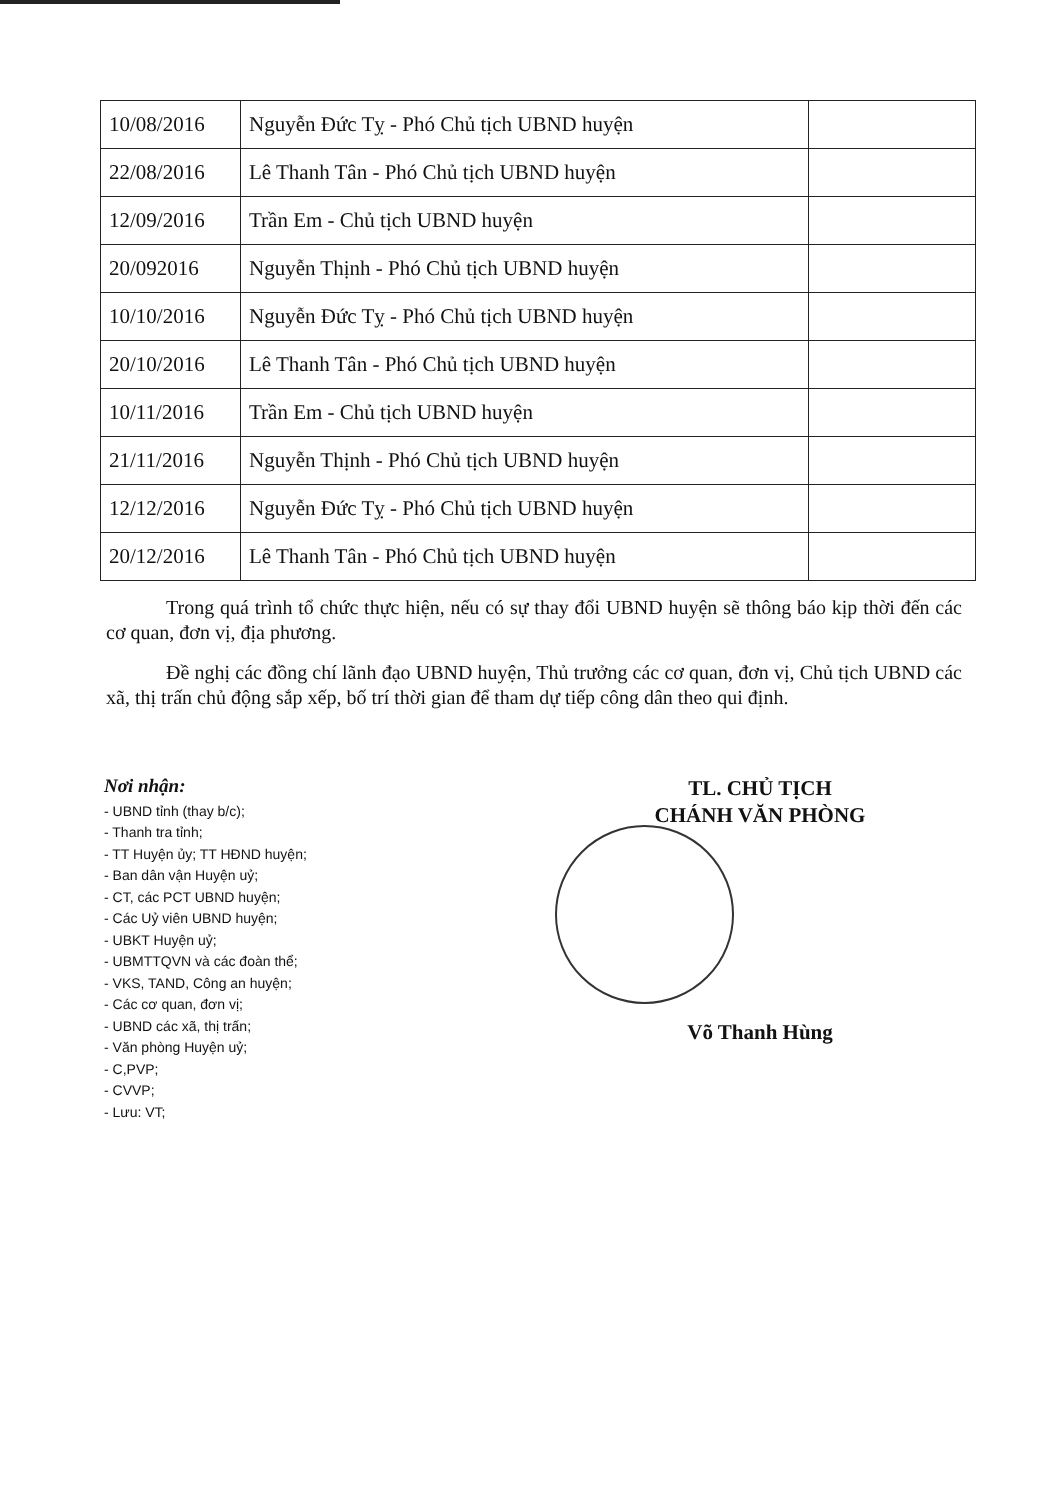| 10/08/2016 | Nguyễn Đức Tỵ - Phó Chủ tịch UBND huyện | |
| 22/08/2016 | Lê Thanh Tân - Phó Chủ tịch UBND huyện | |
| 12/09/2016 | Trần Em - Chủ tịch UBND huyện | |
| 20/092016 | Nguyễn Thịnh - Phó Chủ tịch UBND huyện | |
| 10/10/2016 | Nguyễn Đức Tỵ - Phó Chủ tịch UBND huyện | |
| 20/10/2016 | Lê Thanh Tân - Phó Chủ tịch UBND huyện | |
| 10/11/2016 | Trần Em - Chủ tịch UBND huyện | |
| 21/11/2016 | Nguyễn Thịnh - Phó Chủ tịch UBND huyện | |
| 12/12/2016 | Nguyễn Đức Tỵ - Phó Chủ tịch UBND huyện | |
| 20/12/2016 | Lê Thanh Tân - Phó Chủ tịch UBND huyện | |
Trong quá trình tổ chức thực hiện, nếu có sự thay đổi UBND huyện sẽ thông báo kịp thời đến các cơ quan, đơn vị, địa phương.
Đề nghị các đồng chí lãnh đạo UBND huyện, Thủ trưởng các cơ quan, đơn vị, Chủ tịch UBND các xã, thị trấn chủ động sắp xếp, bố trí thời gian để tham dự tiếp công dân theo qui định.
Nơi nhận:
- UBND tỉnh (thay b/c);
- Thanh tra tỉnh;
- TT Huyện ủy; TT HĐND huyện;
- Ban dân vận Huyện uỷ;
- CT, các PCT UBND huyện;
- Các Uỷ viên UBND huyện;
- UBKT Huyện uỷ;
- UBMTTQVN và các đoàn thể;
- VKS, TAND, Công an huyện;
- Các cơ quan, đơn vị;
- UBND các xã, thị trấn;
- Văn phòng Huyện uỷ;
- C,PVP;
- CVVP;
- Lưu: VT;
TL. CHỦ TỊCH
CHÁNH VĂN PHÒNG
Võ Thanh Hùng